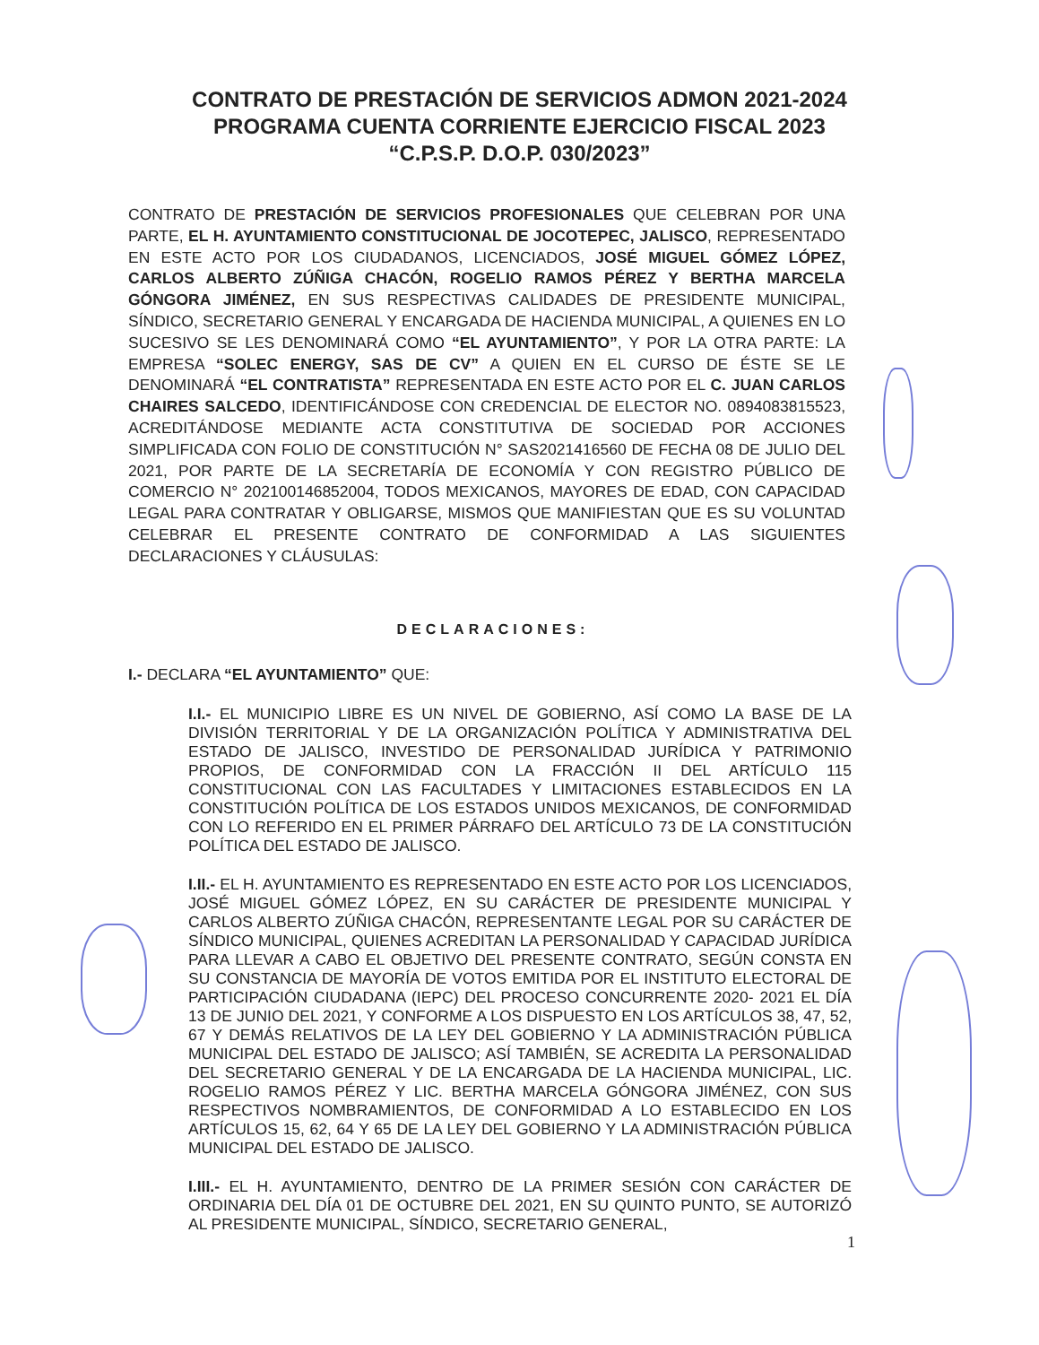CONTRATO DE PRESTACIÓN DE SERVICIOS ADMON 2021-2024
PROGRAMA CUENTA CORRIENTE EJERCICIO FISCAL 2023
“C.P.S.P. D.O.P. 030/2023”
CONTRATO DE PRESTACIÓN DE SERVICIOS PROFESIONALES QUE CELEBRAN POR UNA PARTE, EL H. AYUNTAMIENTO CONSTITUCIONAL DE JOCOTEPEC, JALISCO, REPRESENTADO EN ESTE ACTO POR LOS CIUDADANOS, LICENCIADOS, JOSÉ MIGUEL GÓMEZ LÓPEZ, CARLOS ALBERTO ZÚÑIGA CHACÓN, ROGELIO RAMOS PÉREZ Y BERTHA MARCELA GÓNGORA JIMÉNEZ, EN SUS RESPECTIVAS CALIDADES DE PRESIDENTE MUNICIPAL, SÍNDICO, SECRETARIO GENERAL Y ENCARGADA DE HACIENDA MUNICIPAL, A QUIENES EN LO SUCESIVO SE LES DENOMINARÁ COMO “EL AYUNTAMIENTO”, Y POR LA OTRA PARTE: LA EMPRESA “SOLEC ENERGY, SAS DE CV” A QUIEN EN EL CURSO DE ÉSTE SE LE DENOMINARÁ “EL CONTRATISTA” REPRESENTADA EN ESTE ACTO POR EL C. JUAN CARLOS CHAIRES SALCEDO, IDENTIFICÁNDOSE CON CREDENCIAL DE ELECTOR NO. 0894083815523, ACREDITÁNDOSE MEDIANTE ACTA CONSTITUTIVA DE SOCIEDAD POR ACCIONES SIMPLIFICADA CON FOLIO DE CONSTITUCIÓN N° SAS2021416560 DE FECHA 08 DE JULIO DEL 2021, POR PARTE DE LA SECRETARÍA DE ECONOMÍA Y CON REGISTRO PÚBLICO DE COMERCIO N° 202100146852004, TODOS MEXICANOS, MAYORES DE EDAD, CON CAPACIDAD LEGAL PARA CONTRATAR Y OBLIGARSE, MISMOS QUE MANIFIESTAN QUE ES SU VOLUNTAD CELEBRAR EL PRESENTE CONTRATO DE CONFORMIDAD A LAS SIGUIENTES DECLARACIONES Y CLÁUSULAS:
DECLARACIONES:
I.- DECLARA “EL AYUNTAMIENTO” QUE:
I.I.- EL MUNICIPIO LIBRE ES UN NIVEL DE GOBIERNO, ASÍ COMO LA BASE DE LA DIVISIÓN TERRITORIAL Y DE LA ORGANIZACIÓN POLÍTICA Y ADMINISTRATIVA DEL ESTADO DE JALISCO, INVESTIDO DE PERSONALIDAD JURÍDICA Y PATRIMONIO PROPIOS, DE CONFORMIDAD CON LA FRACCIÓN II DEL ARTÍCULO 115 CONSTITUCIONAL CON LAS FACULTADES Y LIMITACIONES ESTABLECIDOS EN LA CONSTITUCIÓN POLÍTICA DE LOS ESTADOS UNIDOS MEXICANOS, DE CONFORMIDAD CON LO REFERIDO EN EL PRIMER PÁRRAFO DEL ARTÍCULO 73 DE LA CONSTITUCIÓN POLÍTICA DEL ESTADO DE JALISCO.
I.II.- EL H. AYUNTAMIENTO ES REPRESENTADO EN ESTE ACTO POR LOS LICENCIADOS, JOSÉ MIGUEL GÓMEZ LÓPEZ, EN SU CARÁCTER DE PRESIDENTE MUNICIPAL Y CARLOS ALBERTO ZÚÑIGA CHACÓN, REPRESENTANTE LEGAL POR SU CARÁCTER DE SÍNDICO MUNICIPAL, QUIENES ACREDITAN LA PERSONALIDAD Y CAPACIDAD JURÍDICA PARA LLEVAR A CABO EL OBJETIVO DEL PRESENTE CONTRATO, SEGÚN CONSTA EN SU CONSTANCIA DE MAYORÍA DE VOTOS EMITIDA POR EL INSTITUTO ELECTORAL DE PARTICIPACIÓN CIUDADANA (IEPC) DEL PROCESO CONCURRENTE 2020- 2021 EL DÍA 13 DE JUNIO DEL 2021, Y CONFORME A LOS DISPUESTO EN LOS ARTÍCULOS 38, 47, 52, 67 Y DEMÁS RELATIVOS DE LA LEY DEL GOBIERNO Y LA ADMINISTRACIÓN PÚBLICA MUNICIPAL DEL ESTADO DE JALISCO; ASÍ TAMBIÉN, SE ACREDITA LA PERSONALIDAD DEL SECRETARIO GENERAL Y DE LA ENCARGADA DE LA HACIENDA MUNICIPAL, LIC. ROGELIO RAMOS PÉREZ Y LIC. BERTHA MARCELA GÓNGORA JIMÉNEZ, CON SUS RESPECTIVOS NOMBRAMIENTOS, DE CONFORMIDAD A LO ESTABLECIDO EN LOS ARTÍCULOS 15, 62, 64 Y 65 DE LA LEY DEL GOBIERNO Y LA ADMINISTRACIÓN PÚBLICA MUNICIPAL DEL ESTADO DE JALISCO.
I.III.- EL H. AYUNTAMIENTO, DENTRO DE LA PRIMER SESIÓN CON CARÁCTER DE ORDINARIA DEL DÍA 01 DE OCTUBRE DEL 2021, EN SU QUINTO PUNTO, SE AUTORIZÓ AL PRESIDENTE MUNICIPAL, SÍNDICO, SECRETARIO GENERAL,
1